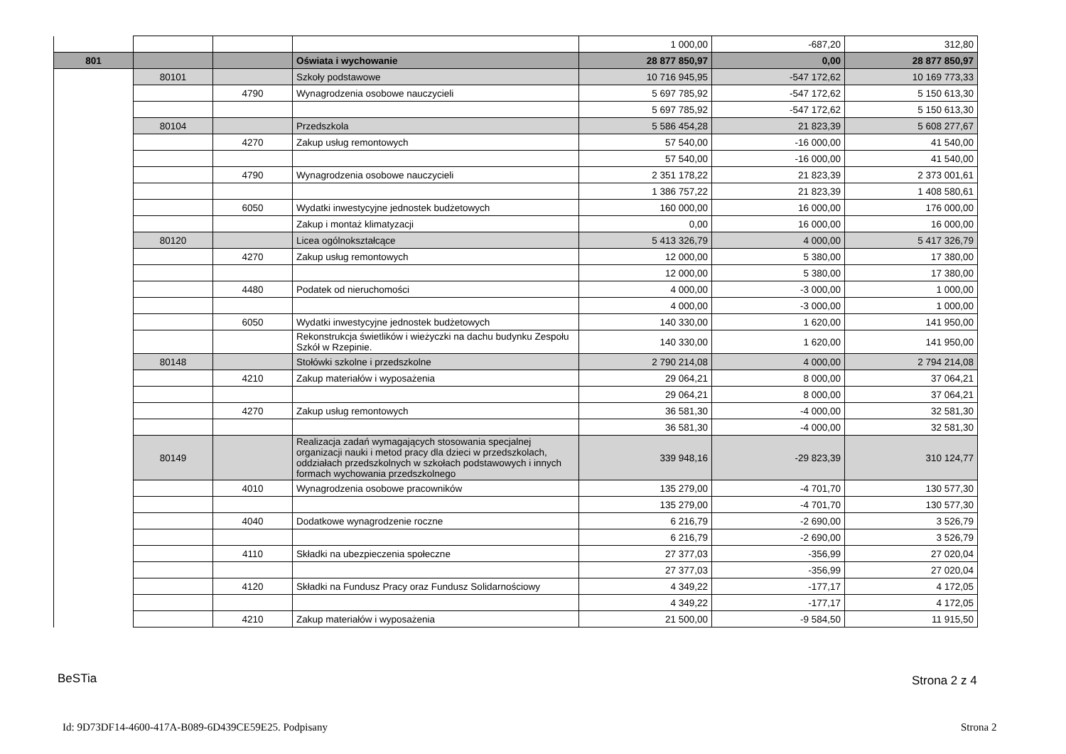| | | | | 1 000,00 | -687,20 | 312,80 |
| 801 | | | Oświata i wychowanie | 28 877 850,97 | 0,00 | 28 877 850,97 |
| | 80101 | | Szkoły podstawowe | 10 716 945,95 | -547 172,62 | 10 169 773,33 |
| | | 4790 | Wynagrodzenia osobowe nauczycieli | 5 697 785,92 | -547 172,62 | 5 150 613,30 |
| | | | | 5 697 785,92 | -547 172,62 | 5 150 613,30 |
| | 80104 | | Przedszkola | 5 586 454,28 | 21 823,39 | 5 608 277,67 |
| | | 4270 | Zakup usług remontowych | 57 540,00 | -16 000,00 | 41 540,00 |
| | | | | 57 540,00 | -16 000,00 | 41 540,00 |
| | | 4790 | Wynagrodzenia osobowe nauczycieli | 2 351 178,22 | 21 823,39 | 2 373 001,61 |
| | | | | 1 386 757,22 | 21 823,39 | 1 408 580,61 |
| | | 6050 | Wydatki inwestycyjne jednostek budżetowych | 160 000,00 | 16 000,00 | 176 000,00 |
| | | | Zakup i montaż klimatyzacji | 0,00 | 16 000,00 | 16 000,00 |
| | 80120 | | Licea ogólnokształcące | 5 413 326,79 | 4 000,00 | 5 417 326,79 |
| | | 4270 | Zakup usług remontowych | 12 000,00 | 5 380,00 | 17 380,00 |
| | | | | 12 000,00 | 5 380,00 | 17 380,00 |
| | | 4480 | Podatek od nieruchomości | 4 000,00 | -3 000,00 | 1 000,00 |
| | | | | 4 000,00 | -3 000,00 | 1 000,00 |
| | | 6050 | Wydatki inwestycyjne jednostek budżetowych | 140 330,00 | 1 620,00 | 141 950,00 |
| | | | Rekonstrukcja świetlików i wieżyczki na dachu budynku Zespołu Szkół w Rzepinie. | 140 330,00 | 1 620,00 | 141 950,00 |
| | 80148 | | Stołówki szkolne i przedszkolne | 2 790 214,08 | 4 000,00 | 2 794 214,08 |
| | | 4210 | Zakup materiałów i wyposażenia | 29 064,21 | 8 000,00 | 37 064,21 |
| | | | | 29 064,21 | 8 000,00 | 37 064,21 |
| | | 4270 | Zakup usług remontowych | 36 581,30 | -4 000,00 | 32 581,30 |
| | | | | 36 581,30 | -4 000,00 | 32 581,30 |
| | 80149 | | Realizacja zadań wymagających stosowania specjalnej organizacji nauki i metod pracy dla dzieci w przedszkolach, oddziałach przedszkolnych w szkołach podstawowych i innych formach wychowania przedszkolnego | 339 948,16 | -29 823,39 | 310 124,77 |
| | | 4010 | Wynagrodzenia osobowe pracowników | 135 279,00 | -4 701,70 | 130 577,30 |
| | | | | 135 279,00 | -4 701,70 | 130 577,30 |
| | | 4040 | Dodatkowe wynagrodzenie roczne | 6 216,79 | -2 690,00 | 3 526,79 |
| | | | | 6 216,79 | -2 690,00 | 3 526,79 |
| | | 4110 | Składki na ubezpieczenia społeczne | 27 377,03 | -356,99 | 27 020,04 |
| | | | | 27 377,03 | -356,99 | 27 020,04 |
| | | 4120 | Składki na Fundusz Pracy oraz Fundusz Solidarnościowy | 4 349,22 | -177,17 | 4 172,05 |
| | | | | 4 349,22 | -177,17 | 4 172,05 |
| | | 4210 | Zakup materiałów i wyposażenia | 21 500,00 | -9 584,50 | 11 915,50 |
BeSTia Strona 2 z 4
Id: 9D73DF14-4600-417A-B089-6D439CE59E25. Podpisany
Strona 2